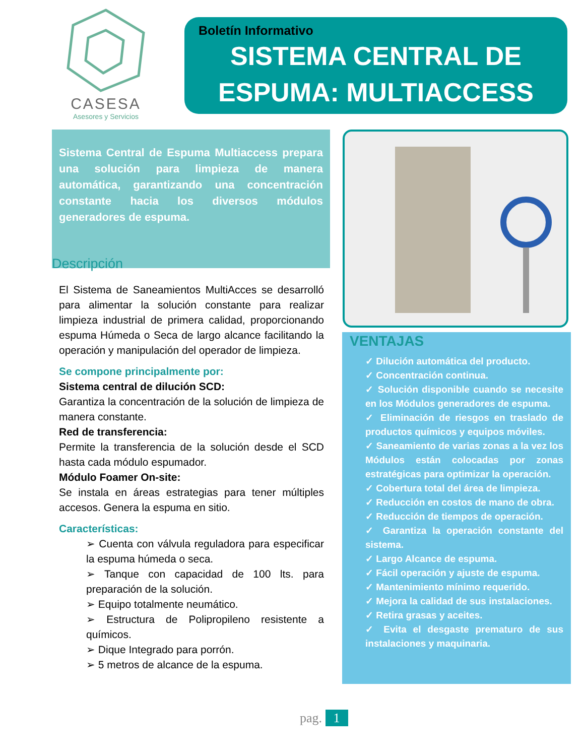CASESA
Asesores y Servicios
Boletín Informativo
SISTEMA CENTRAL DE
ESPUMA: MULTIACCESS
Sistema Central de Espuma Multiaccess prepara una solución para limpieza de manera automática, garantizando una concentración constante hacia los diversos módulos generadores de espuma.
Descripción
El Sistema de Saneamientos MultiAcces se desarrolló para alimentar la solución constante para realizar limpieza industrial de primera calidad, proporcionando espuma Húmeda o Seca de largo alcance facilitando la operación y manipulación del operador de limpieza.
Se compone principalmente por:
Sistema central de dilución SCD:
Garantiza la concentración de la solución de limpieza de manera constante.
Red de transferencia:
Permite la transferencia de la solución desde el SCD hasta cada módulo espumador.
Módulo Foamer On-site:
Se instala en áreas estrategias para tener múltiples accesos. Genera la espuma en sitio.
Características:
➢ Cuenta con válvula reguladora para especificar la espuma húmeda o seca.
➢ Tanque con capacidad de 100 lts. para preparación de la solución.
➢ Equipo totalmente neumático.
➢ Estructura de Polipropileno resistente a químicos.
➢ Dique Integrado para porrón.
➢ 5 metros de alcance de la espuma.
VENTAJAS
✓ Dilución automática del producto.
✓ Concentración continua.
✓ Solución disponible cuando se necesite en los Módulos generadores de espuma.
✓ Eliminación de riesgos en traslado de productos químicos y equipos móviles.
✓ Saneamiento de varias zonas a la vez los Módulos están colocadas por zonas estratégicas para optimizar la operación.
✓ Cobertura total del área de limpieza.
✓ Reducción en costos de mano de obra.
✓ Reducción de tiempos de operación.
✓ Garantiza la operación constante del sistema.
✓ Largo Alcance de espuma.
✓ Fácil operación y ajuste de espuma.
✓ Mantenimiento mínimo requerido.
✓ Mejora la calidad de sus instalaciones.
✓ Retira grasas y aceites.
✓ Evita el desgaste prematuro de sus instalaciones y maquinaria.
pag. 1